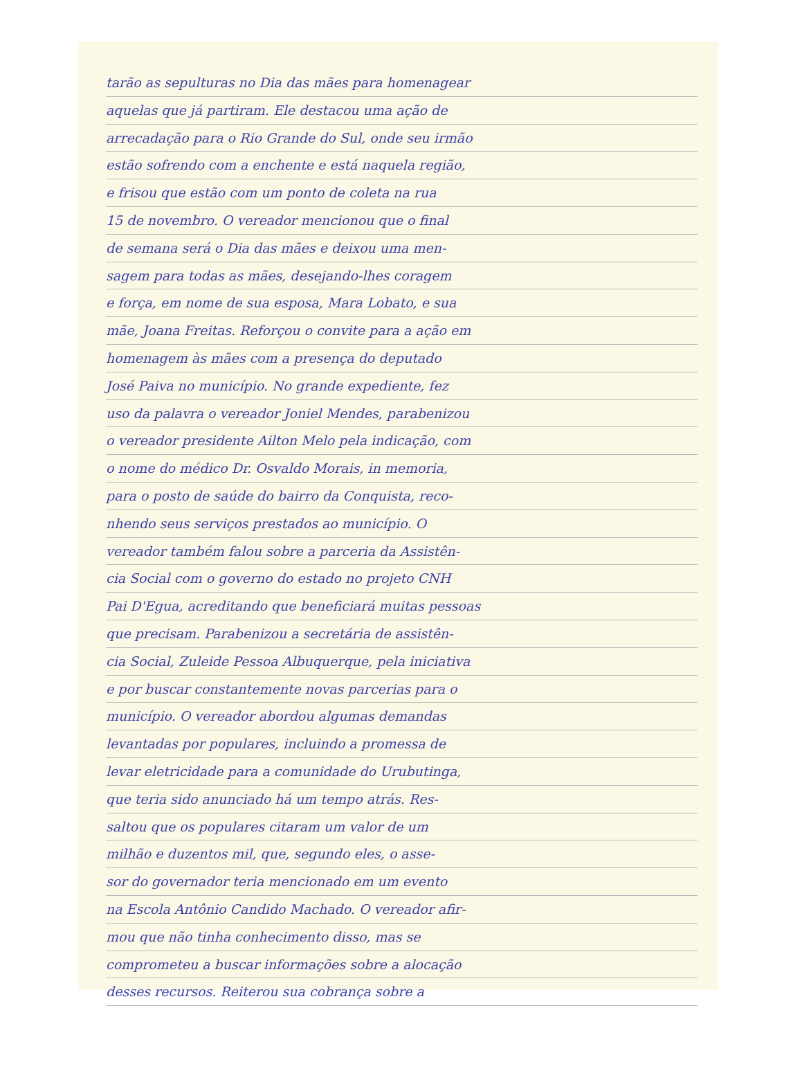tarão as sepulturas no Dia das mães para homenagear
aquelas que já partiram. Ele destacou uma ação de
arrecadação para o Rio Grande do Sul, onde seu irmão
estão sofrendo com a enchente e está naquela região,
e frisou que estão com um ponto de coleta na rua
15 de novembro. O vereador mencionou que o final
de semana será o Dia das mães e deixou uma men-
sagem para todas as mães, desejando-lhes coragem
e força, em nome de sua esposa, Mara Lobato, e sua
mãe, Joana Freitas. Reforçou o convite para a ação em
homenagem às mães com a presença do deputado
José Paiva no município. No grande expediente, fez
uso da palavra o vereador Joniel Mendes, parabenizou
o vereador presidente Ailton Melo pela indicação, com
o nome do médico Dr. Osvaldo Morais, in memoria,
para o posto de saúde do bairro da Conquista, reco-
nhendo seus serviços prestados ao município. O
vereador também falou sobre a parceria da Assistên-
cia Social com o governo do estado no projeto CNH
Pai D'Egua, acreditando que beneficiará muitas pessoas
que precisam. Parabenizou a secretária de assistên-
cia Social, Zuleide Pessoa Albuquerque, pela iniciativa
e por buscar constantemente novas parcerias para o
município. O vereador abordou algumas demandas
levantadas por populares, incluindo a promessa de
levar eletricidade para a comunidade do Urubutinga,
que teria sido anunciado há um tempo atrás. Res-
saltou que os populares citaram um valor de um
milhão e duzentos mil, que, segundo eles, o asse-
sor do governador teria mencionado em um evento
na Escola Antônio Candido Machado. O vereador afir-
mou que não tinha conhecimento disso, mas se
comprometeu a buscar informações sobre a alocação
desses recursos. Reiterou sua cobrança sobre a